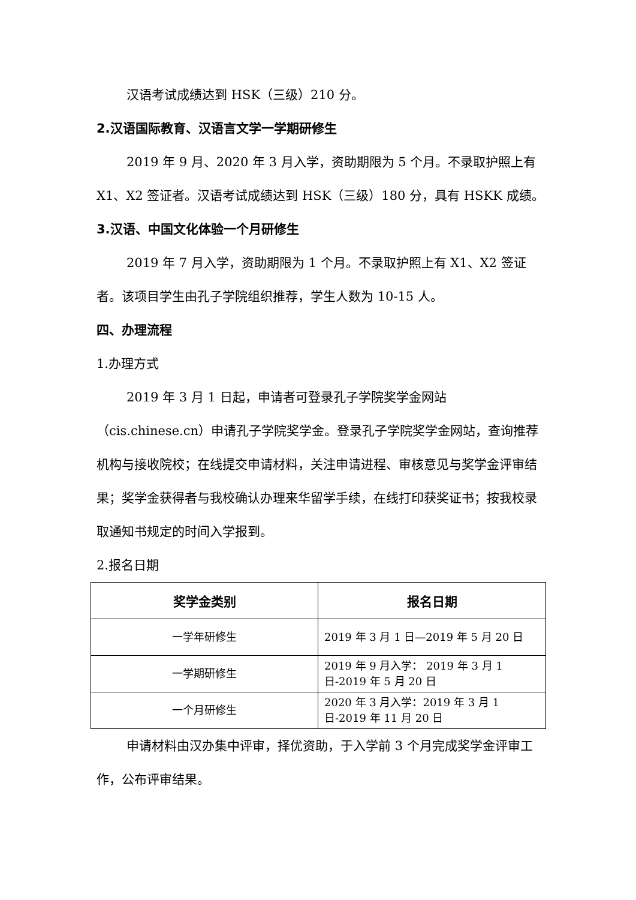汉语考试成绩达到 HSK（三级）210 分。
2.汉语国际教育、汉语言文学一学期研修生
2019 年 9 月、2020 年 3 月入学，资助期限为 5 个月。不录取护照上有 X1、X2 签证者。汉语考试成绩达到 HSK（三级）180 分，具有 HSKK 成绩。
3.汉语、中国文化体验一个月研修生
2019 年 7 月入学，资助期限为 1 个月。不录取护照上有 X1、X2 签证者。该项目学生由孔子学院组织推荐，学生人数为 10-15 人。
四、办理流程
1.办理方式
2019 年 3 月 1 日起，申请者可登录孔子学院奖学金网站（cis.chinese.cn）申请孔子学院奖学金。登录孔子学院奖学金网站，查询推荐机构与接收院校；在线提交申请材料，关注申请进程、审核意见与奖学金评审结果；奖学金获得者与我校确认办理来华留学手续，在线打印获奖证书；按我校录取通知书规定的时间入学报到。
2.报名日期
| 奖学金类别 | 报名日期 |
| --- | --- |
| 一学年研修生 | 2019 年 3 月 1 日—2019 年 5 月 20 日 |
| 一学期研修生 | 2019 年 9 月入学： 2019 年 3 月 1 日-2019 年 5 月 20 日 |
| 一个月研修生 | 2020 年 3 月入学：2019 年 3 月 1 日-2019 年 11 月 20 日 |
申请材料由汉办集中评审，择优资助，于入学前 3 个月完成奖学金评审工作，公布评审结果。